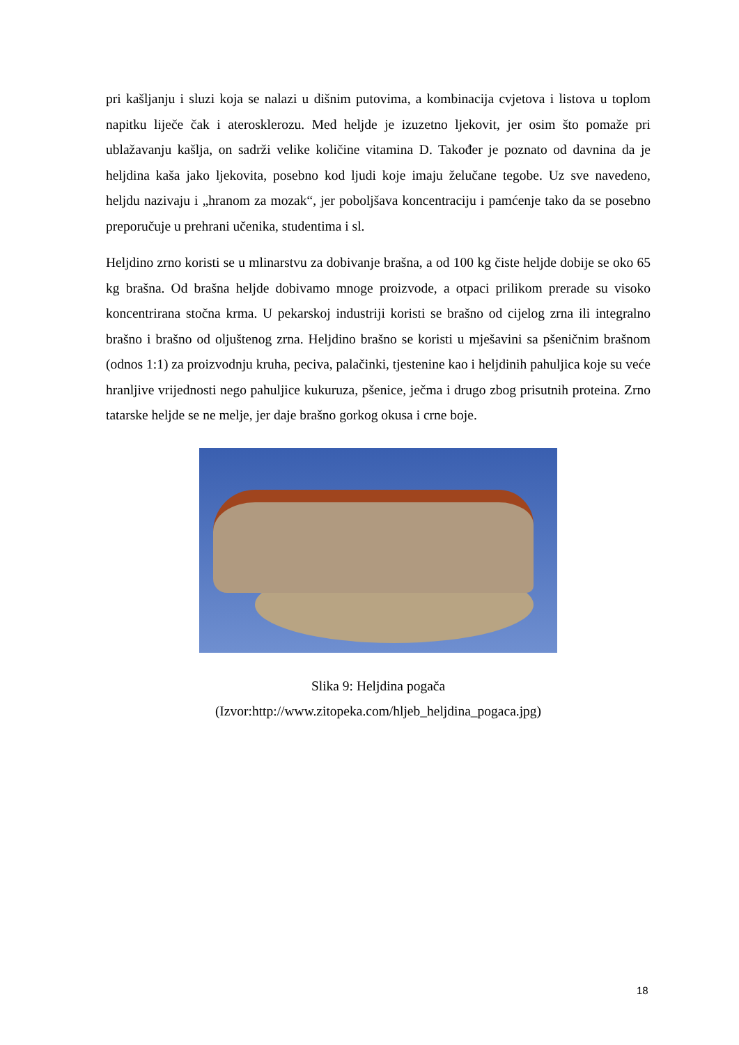pri kašljanju i sluzi koja se nalazi u dišnim putovima, a kombinacija cvjetova i listova u toplom napitku liječe čak i aterosklerozu. Med heljde je izuzetno ljekovit, jer osim što pomaže pri ublažavanju kašlja, on sadrži velike količine vitamina D. Također je poznato od davnina da je heljdina kaša jako ljekovita, posebno kod ljudi koje imaju želučane tegobe. Uz sve navedeno, heljdu nazivaju i „hranom za mozak“, jer poboljšava koncentraciju i pamćenje tako da se posebno preporučuje u prehrani učenika, studentima i sl.
Heljdino zrno koristi se u mlinarstvu za dobivanje brašna, a od 100 kg čiste heljde dobije se oko 65 kg brašna. Od brašna heljde dobivamo mnoge proizvode, a otpaci prilikom prerade su visoko koncentrirana stočna krma. U pekarskoj industriji koristi se brašno od cijelog zrna ili integralno brašno i brašno od oljuštenog zrna. Heljdino brašno se koristi u mješavini sa pšeničnim brašnom (odnos 1:1) za proizvodnju kruha, peciva, palačinki, tjestenine kao i heljdinih pahuljica koje su veće hranljive vrijednosti nego pahuljice kukuruza, pšenice, ječma i drugo zbog prisutnih proteina. Zrno tatarske heljde se ne melje, jer daje brašno gorkog okusa i crne boje.
Slika 9: Heljdina pogača
(Izvor:http://www.zitopeka.com/hljeb_heljdina_pogaca.jpg)
18